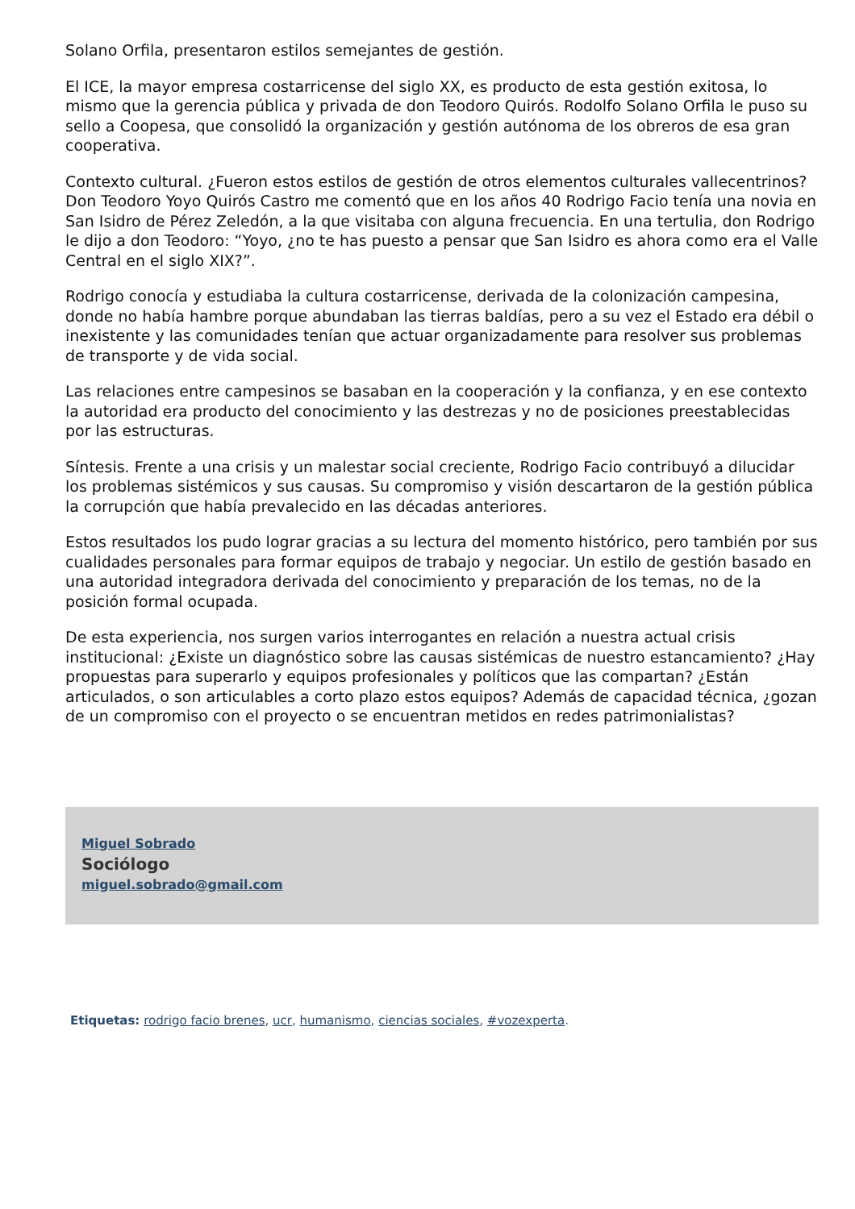Solano Orfila, presentaron estilos semejantes de gestión.
El ICE, la mayor empresa costarricense del siglo XX, es producto de esta gestión exitosa, lo mismo que la gerencia pública y privada de don Teodoro Quirós. Rodolfo Solano Orfila le puso su sello a Coopesa, que consolidó la organización y gestión autónoma de los obreros de esa gran cooperativa.
Contexto cultural. ¿Fueron estos estilos de gestión de otros elementos culturales vallecentrinos? Don Teodoro Yoyo Quirós Castro me comentó que en los años 40 Rodrigo Facio tenía una novia en San Isidro de Pérez Zeledón, a la que visitaba con alguna frecuencia. En una tertulia, don Rodrigo le dijo a don Teodoro: “Yoyo, ¿no te has puesto a pensar que San Isidro es ahora como era el Valle Central en el siglo XIX?”.
Rodrigo conocía y estudiaba la cultura costarricense, derivada de la colonización campesina, donde no había hambre porque abundaban las tierras baldías, pero a su vez el Estado era débil o inexistente y las comunidades tenían que actuar organizadamente para resolver sus problemas de transporte y de vida social.
Las relaciones entre campesinos se basaban en la cooperación y la confianza, y en ese contexto la autoridad era producto del conocimiento y las destrezas y no de posiciones preestablecidas por las estructuras.
Síntesis. Frente a una crisis y un malestar social creciente, Rodrigo Facio contribuyó a dilucidar los problemas sistémicos y sus causas. Su compromiso y visión descartaron de la gestión pública la corrupción que había prevalecido en las décadas anteriores.
Estos resultados los pudo lograr gracias a su lectura del momento histórico, pero también por sus cualidades personales para formar equipos de trabajo y negociar. Un estilo de gestión basado en una autoridad integradora derivada del conocimiento y preparación de los temas, no de la posición formal ocupada.
De esta experiencia, nos surgen varios interrogantes en relación a nuestra actual crisis institucional: ¿Existe un diagnóstico sobre las causas sistémicas de nuestro estancamiento? ¿Hay propuestas para superarlo y equipos profesionales y políticos que las compartan? ¿Están articulados, o son articulables a corto plazo estos equipos? Además de capacidad técnica, ¿gozan de un compromiso con el proyecto o se encuentran metidos en redes patrimonialistas?
Miguel Sobrado
Sociólogo
miguel.sobrado@gmail.com
Etiquetas: rodrigo facio brenes, ucr, humanismo, ciencias sociales, #vozexperta.